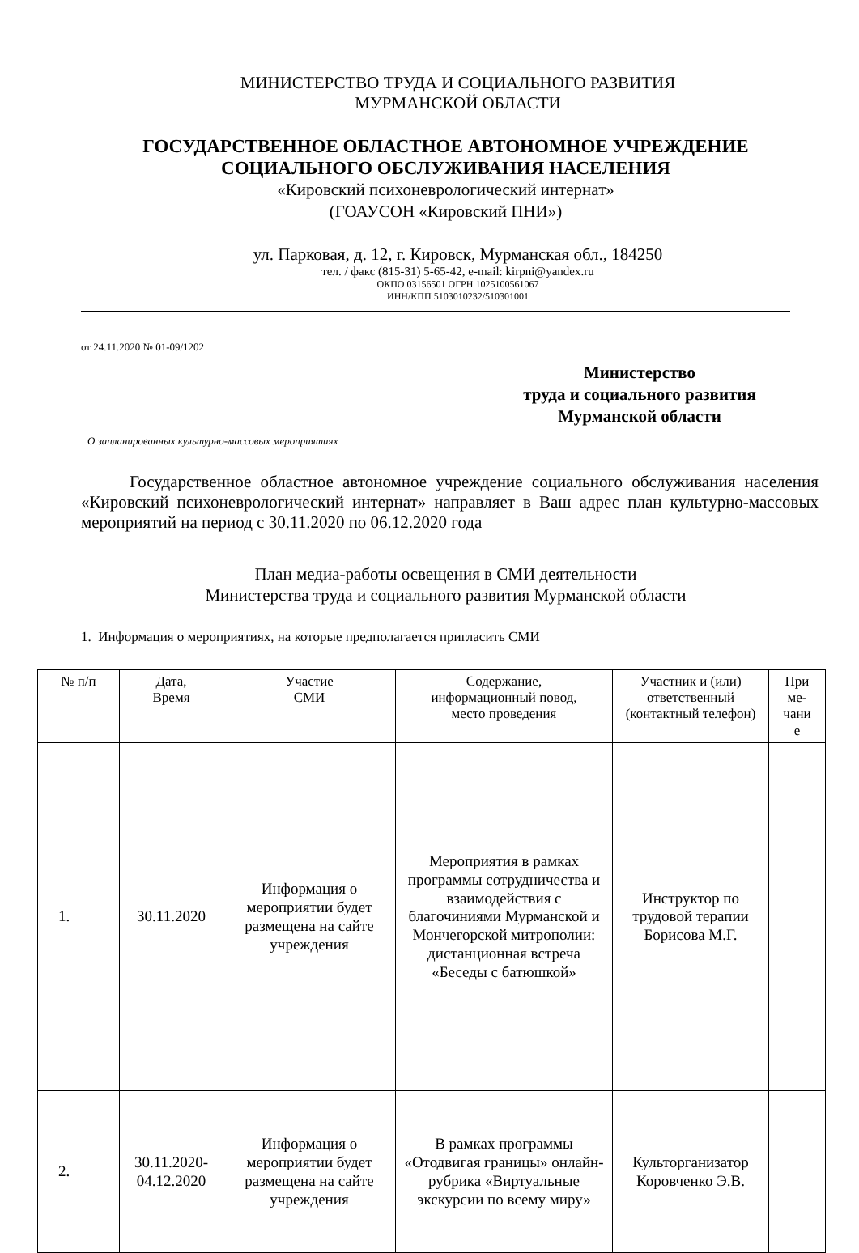МИНИСТЕРСТВО ТРУДА И СОЦИАЛЬНОГО РАЗВИТИЯ
МУРМАНСКОЙ ОБЛАСТИ
ГОСУДАРСТВЕННОЕ ОБЛАСТНОЕ АВТОНОМНОЕ УЧРЕЖДЕНИЕ
СОЦИАЛЬНОГО ОБСЛУЖИВАНИЯ НАСЕЛЕНИЯ
«Кировский психоневрологический интернат»
(ГОАУСОН «Кировский ПНИ»)
ул. Парковая, д. 12, г. Кировск, Мурманская обл., 184250
тел. / факс (815-31) 5-65-42, e-mail: kirpni@yandex.ru
ОКПО 03156501 ОГРН 1025100561067
ИНН/КПП 5103010232/510301001
от 24.11.2020 № 01-09/1202
Министерство
труда и социального развития
Мурманской области
О запланированных культурно-массовых мероприятиях
Государственное областное автономное учреждение социального обслуживания населения «Кировский психоневрологический интернат» направляет в Ваш адрес план культурно-массовых мероприятий на период с 30.11.2020 по 06.12.2020 года
План медиа-работы освещения в СМИ деятельности
Министерства труда и социального развития Мурманской области
1. Информация о мероприятиях, на которые предполагается пригласить СМИ
| № п/п | Дата, Время | Участие СМИ | Содержание, информационный повод, место проведения | Участник и (или) ответственный (контактный телефон) | При ме- чани е |
| 1. | 30.11.2020 | Информация о мероприятии будет размещена на сайте учреждения | Мероприятия в рамках программы сотрудничества и взаимодействия с благочиниями Мурманской и Мончегорской митрополии: дистанционная встреча «Беседы с батюшкой» | Инструктор по трудовой терапии Борисова М.Г. | |
| 2. | 30.11.2020- 04.12.2020 | Информация о мероприятии будет размещена на сайте учреждения | В рамках программы «Отодвигая границы» онлайн-рубрика «Виртуальные экскурсии по всему миру» | Культорганизатор Коровченко Э.В. | |